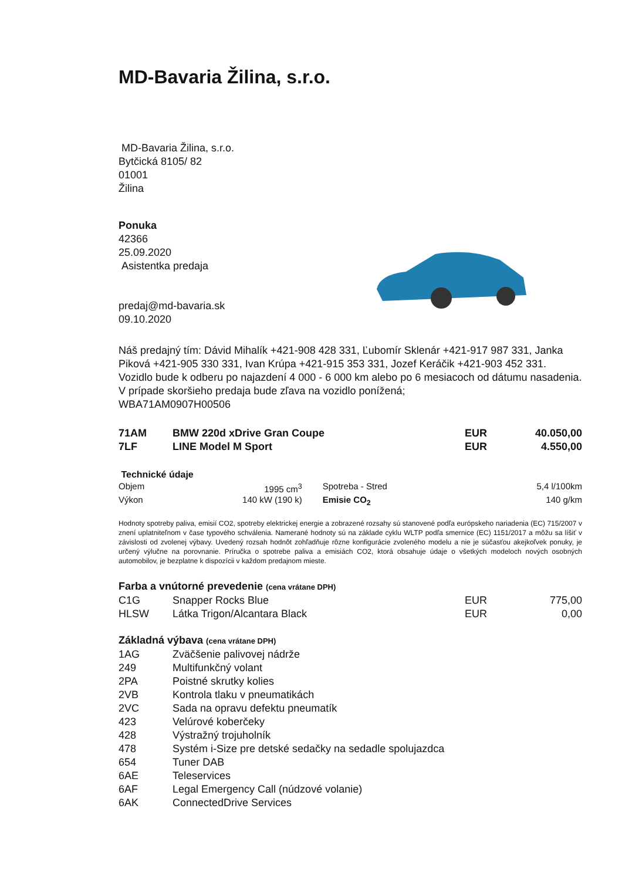MD-Bavaria Žilina, s.r.o.
MD-Bavaria Žilina, s.r.o.
Bytčická 8105/ 82
01001
Žilina
Ponuka
42366
25.09.2020
Asistentka predaja
predaj@md-bavaria.sk
09.10.2020
Náš predajný tím: Dávid Mihalík +421-908 428 331, Ľubomír Sklenár +421-917 987 331, Janka Piková +421-905 330 331, Ivan Krúpa +421-915 353 331, Jozef Keráčik +421-903 452 331.
Vozidlo bude k odberu po najazdení 4 000 - 6 000 km alebo po 6 mesiacoch od dátumu nasadenia. V prípade skoršieho predaja bude zľava na vozidlo ponížená;
WBA71AM0907H00506
| 71AM | BMW 220d xDrive Gran Coupe | EUR | 40.050,00 |
| 7LF | LINE Model M Sport | EUR | 4.550,00 |
Technické údaje
| Objem | 1995 cm<sup>3</sup> | Spotreba - Stred | 5,4 l/100km |
| Výkon | 140 kW (190 k) | Emisie CO<sub>2</sub> | 140 g/km |
Hodnoty spotreby paliva, emisií CO2, spotreby elektrickej energie a zobrazené rozsahy sú stanovené podľa európskeho nariadenia (EC) 715/2007 v znení uplatniteľnom v čase typového schválenia. Namerané hodnoty sú na základe cyklu WLTP podľa smernice (EC) 1151/2017 a môžu sa líšiť v závislosti od zvolenej výbavy. Uvedený rozsah hodnôt zohľadňuje rôzne konfigurácie zvoleného modelu a nie je súčasťou akejkoľvek ponuky, je určený výlučne na porovnanie. Príručka o spotrebe paliva a emisiách CO2, ktorá obsahuje údaje o všetkých modeloch nových osobných automobilov, je bezplatne k dispozícii v každom predajnom mieste.
Farba a vnútorné prevedenie (cena vrátane DPH)
| C1G | Snapper Rocks Blue | EUR | 775,00 |
| HLSW | Látka Trigon/Alcantara Black | EUR | 0,00 |
Základná výbava (cena vrátane DPH)
| 1AG | Zväčšenie palivovej nádrže |
| 249 | Multifunkčný volant |
| 2PA | Poistné skrutky kolies |
| 2VB | Kontrola tlaku v pneumatikách |
| 2VC | Sada na opravu defektu pneumatík |
| 423 | Velúrové koberčeky |
| 428 | Výstražný trojuholník |
| 478 | Systém i-Size pre detské sedačky na sedadle spolujazdca |
| 654 | Tuner DAB |
| 6AE | Teleservices |
| 6AF | Legal Emergency Call (núdzové volanie) |
| 6AK | ConnectedDrive Services |